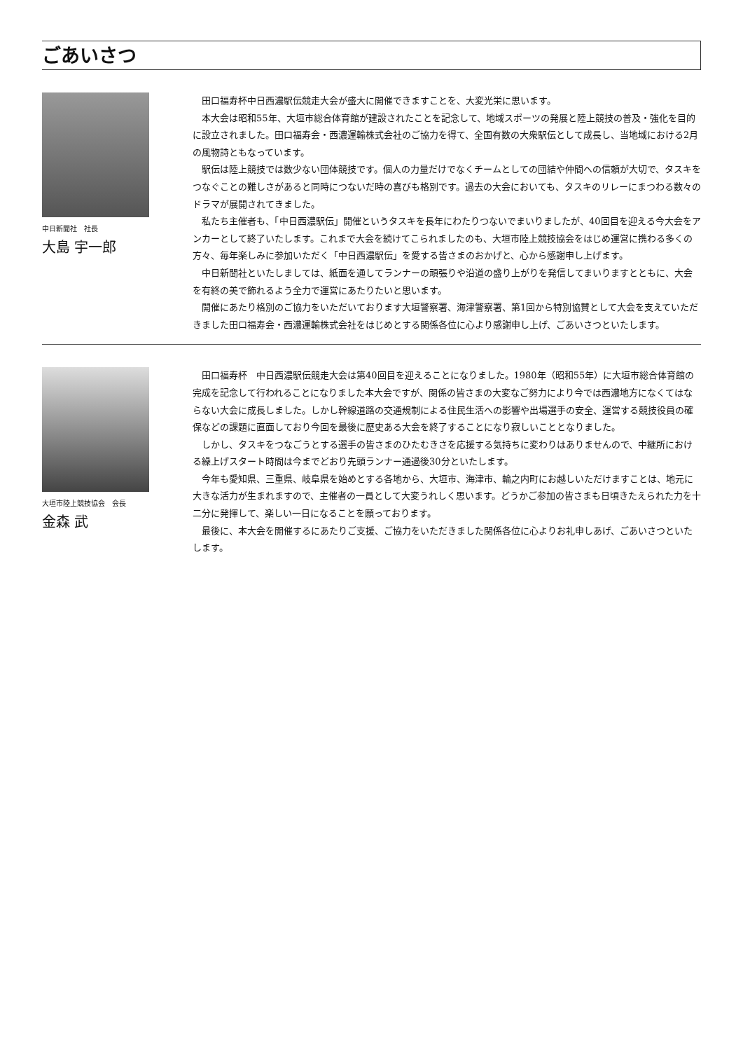ごあいさつ
中日新聞社　社長
大島 宇一郎
田口福寿杯中日西濃駅伝競走大会が盛大に開催できますことを、大変光栄に思います。
本大会は昭和55年、大垣市総合体育館が建設されたことを記念して、地域スポーツの発展と陸上競技の普及・強化を目的に設立されました。田口福寿会・西濃運輸株式会社のご協力を得て、全国有数の大衆駅伝として成長し、当地域における2月の風物詩ともなっています。
駅伝は陸上競技では数少ない団体競技です。個人の力量だけでなくチームとしての団結や仲間への信頼が大切で、タスキをつなぐことの難しさがあると同時につないだ時の喜びも格別です。過去の大会においても、タスキのリレーにまつわる数々のドラマが展開されてきました。
私たち主催者も、「中日西濃駅伝」開催というタスキを長年にわたりつないでまいりましたが、40回目を迎える今大会をアンカーとして終了いたします。これまで大会を続けてこられましたのも、大垣市陸上競技協会をはじめ運営に携わる多くの方々、毎年楽しみに参加いただく「中日西濃駅伝」を愛する皆さまのおかげと、心から感謝申し上げます。
中日新聞社といたしましては、紙面を通してランナーの頑張りや沿道の盛り上がりを発信してまいりますとともに、大会を有終の美で飾れるよう全力で運営にあたりたいと思います。
開催にあたり格別のご協力をいただいております大垣警察署、海津警察署、第1回から特別協賛として大会を支えていただきました田口福寿会・西濃運輸株式会社をはじめとする関係各位に心より感謝申し上げ、ごあいさつといたします。
大垣市陸上競技協会　会長
金森 武
田口福寿杯　中日西濃駅伝競走大会は第40回目を迎えることになりました。1980年（昭和55年）に大垣市総合体育館の完成を記念して行われることになりました本大会ですが、関係の皆さまの大変なご努力により今では西濃地方になくてはならない大会に成長しました。しかし幹線道路の交通規制による住民生活への影響や出場選手の安全、運営する競技役員の確保などの課題に直面しており今回を最後に歴史ある大会を終了することになり寂しいこととなりました。
しかし、タスキをつなごうとする選手の皆さまのひたむきさを応援する気持ちに変わりはありませんので、中継所における繰上げスタート時間は今までどおり先頭ランナー通過後30分といたします。
今年も愛知県、三重県、岐阜県を始めとする各地から、大垣市、海津市、輪之内町にお越しいただけますことは、地元に大きな活力が生まれますので、主催者の一員として大変うれしく思います。どうかご参加の皆さまも日頃きたえられた力を十二分に発揮して、楽しい一日になることを願っております。
最後に、本大会を開催するにあたりご支援、ご協力をいただきました関係各位に心よりお礼申しあげ、ごあいさつといたします。